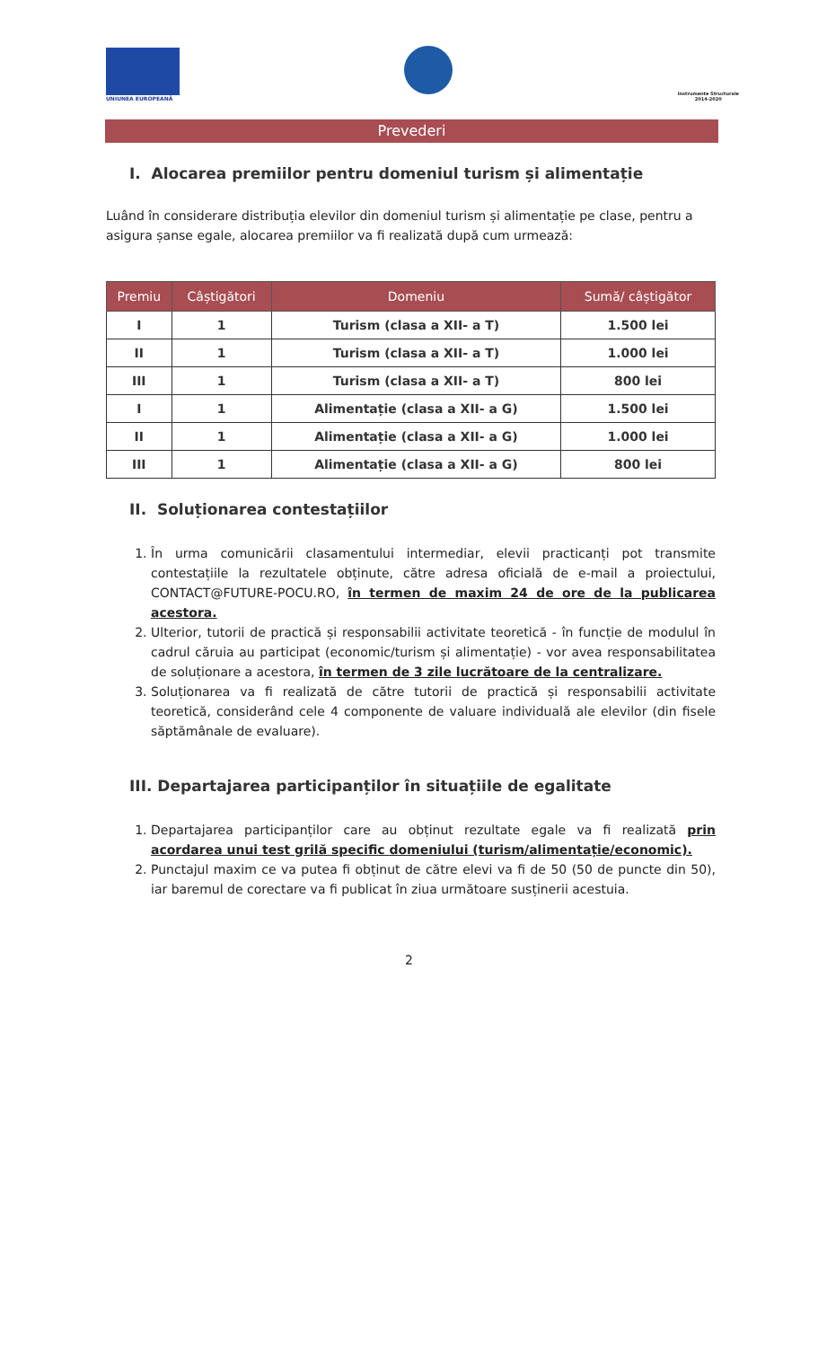UNIUNEA EUROPEANĂ
Instrumente Structurale
2014-2020
Prevederi
I. Alocarea premiilor pentru domeniul turism și alimentație
Luând în considerare distribuția elevilor din domeniul turism și alimentație pe clase, pentru a asigura șanse egale, alocarea premiilor va fi realizată după cum urmează:
| Premiu | Câștigători | Domeniu | Sumă/ câștigător |
| --- | --- | --- | --- |
| I | 1 | Turism (clasa a XII- a T) | 1.500 lei |
| II | 1 | Turism (clasa a XII- a T) | 1.000 lei |
| III | 1 | Turism (clasa a XII- a T) | 800 lei |
| I | 1 | Alimentație (clasa a XII- a G) | 1.500 lei |
| II | 1 | Alimentație (clasa a XII- a G) | 1.000 lei |
| III | 1 | Alimentație (clasa a XII- a G) | 800 lei |
II. Soluționarea contestațiilor
1. În urma comunicării clasamentului intermediar, elevii practicanți pot transmite contestațiile la rezultatele obținute, către adresa oficială de e-mail a proiectului, CONTACT@FUTURE-POCU.RO, în termen de maxim 24 de ore de la publicarea acestora.
2. Ulterior, tutorii de practică și responsabilii activitate teoretică - în funcție de modulul în cadrul căruia au participat (economic/turism și alimentație) - vor avea responsabilitatea de soluționare a acestora, în termen de 3 zile lucrătoare de la centralizare.
3. Soluționarea va fi realizată de către tutorii de practică și responsabilii activitate teoretică, considerând cele 4 componente de valuare individuală ale elevilor (din fisele săptămânale de evaluare).
III. Departajarea participanților în situațiile de egalitate
1. Departajarea participanților care au obținut rezultate egale va fi realizată prin acordarea unui test grilă specific domeniului (turism/alimentație/economic).
2. Punctajul maxim ce va putea fi obținut de către elevi va fi de 50 (50 de puncte din 50), iar baremul de corectare va fi publicat în ziua următoare susținerii acestuia.
2